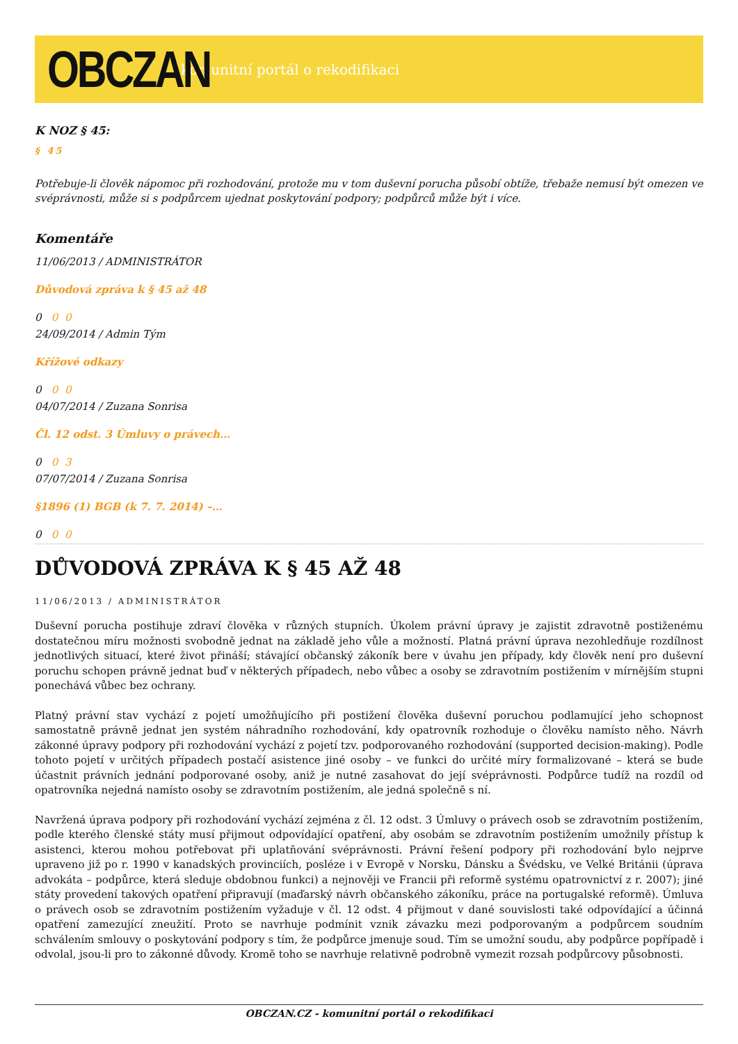OBCZAN
komunitní portál o rekodifikaci
K NOZ § 45:
§ 45
Potřebuje-li člověk nápomoc při rozhodování, protože mu v tom duševní porucha působí obtíže, třebaže nemusí být omezen ve svéprávnosti, může si s podpůrcem ujednat poskytování podpory; podpůrců může být i více.
Komentáře
11/06/2013 / ADMINISTRÁTOR
Důvodová zpráva k § 45 až 48
0 0 0
24/09/2014 / Admin Tým
Křížové odkazy
0 0 0
04/07/2014 / Zuzana Sonrisa
Čl. 12 odst. 3 Úmluvy o právech…
0 0 3
07/07/2014 / Zuzana Sonrisa
§1896 (1) BGB (k 7. 7. 2014) –…
0 0 0
DŮVODOVÁ ZPRÁVA K § 45 AŽ 48
11/06/2013 / ADMINISTRÁTOR
Duševní porucha postihuje zdraví člověka v různých stupních. Úkolem právní úpravy je zajistit zdravotně postiženému dostatečnou míru možnosti svobodně jednat na základě jeho vůle a možností. Platná právní úprava nezohledňuje rozdílnost jednotlivých situací, které život přináší; stávající občanský zákoník bere v úvahu jen případy, kdy člověk není pro duševní poruchu schopen právně jednat buď v některých případech, nebo vůbec a osoby se zdravotním postižením v mírnějším stupni ponechává vůbec bez ochrany.
Platný právní stav vychází z pojetí umožňujícího při postižení člověka duševní poruchou podlamující jeho schopnost samostatně právně jednat jen systém náhradního rozhodování, kdy opatrovník rozhoduje o člověku namísto něho. Návrh zákonné úpravy podpory při rozhodování vychází z pojetí tzv. podporovaného rozhodování (supported decision-making). Podle tohoto pojetí v určitých případech postačí asistence jiné osoby – ve funkci do určité míry formalizované – která se bude účastnit právních jednání podporované osoby, aniž je nutné zasahovat do její svéprávnosti. Podpůrce tudíž na rozdíl od opatrovníka nejedná namísto osoby se zdravotním postižením, ale jedná společně s ní.
Navržená úprava podpory při rozhodování vychází zejména z čl. 12 odst. 3 Úmluvy o právech osob se zdravotním postižením, podle kterého členské státy musí přijmout odpovídající opatření, aby osobám se zdravotním postižením umožnily přístup k asistenci, kterou mohou potřebovat při uplatňování svéprávnosti. Právní řešení podpory při rozhodování bylo nejprve upraveno již po r. 1990 v kanadských provinciích, posléze i v Evropě v Norsku, Dánsku a Švédsku, ve Velké Británii (úprava advokáta – podpůrce, která sleduje obdobnou funkci) a nejnověji ve Francii při reformě systému opatrovnictví z r. 2007); jiné státy provedení takových opatření připravují (maďarský návrh občanského zákoníku, práce na portugalské reformě). Úmluva o právech osob se zdravotním postižením vyžaduje v čl. 12 odst. 4 přijmout v dané souvislosti také odpovídající a účinná opatření zamezující zneužití. Proto se navrhuje podmínit vznik závazku mezi podporovaným a podpůrcem soudním schválením smlouvy o poskytování podpory s tím, že podpůrce jmenuje soud. Tím se umožní soudu, aby podpůrce popřípadě i odvolal, jsou-li pro to zákonné důvody. Kromě toho se navrhuje relativně podrobně vymezit rozsah podpůrcovy působnosti.
OBCZAN.CZ - komunitní portál o rekodifikaci